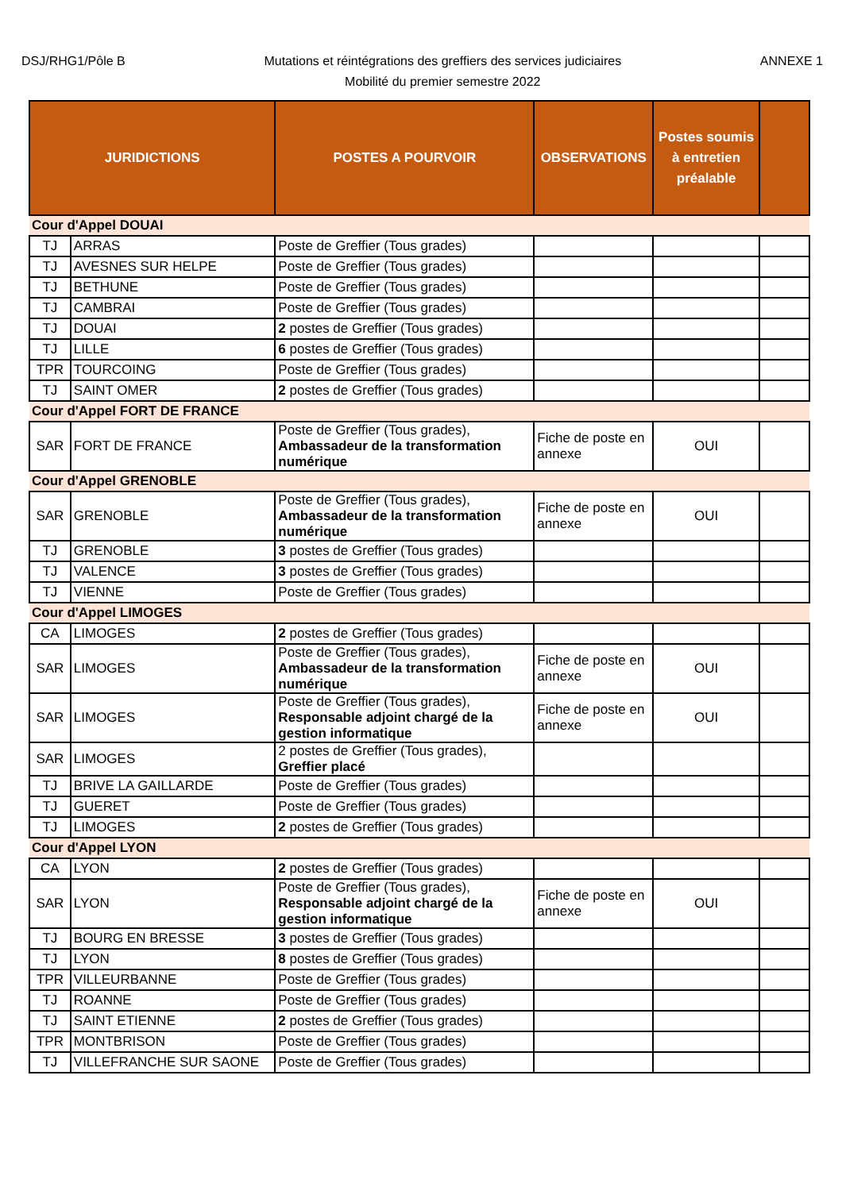DSJ/RHG1/Pôle B
Mutations et réintégrations des greffiers des services judiciaires
Mobilité du premier semestre 2022
ANNEXE 1
| JURIDICTIONS | | POSTES A POURVOIR | OBSERVATIONS | Postes soumis à entretien préalable | |
| --- | --- | --- | --- | --- | --- |
| Cour d'Appel DOUAI | | | | | |
| TJ | ARRAS | Poste de Greffier (Tous grades) | | | |
| TJ | AVESNES SUR HELPE | Poste de Greffier (Tous grades) | | | |
| TJ | BETHUNE | Poste de Greffier (Tous grades) | | | |
| TJ | CAMBRAI | Poste de Greffier (Tous grades) | | | |
| TJ | DOUAI | 2 postes de Greffier (Tous grades) | | | |
| TJ | LILLE | 6 postes de Greffier (Tous grades) | | | |
| TPR | TOURCOING | Poste de Greffier (Tous grades) | | | |
| TJ | SAINT OMER | 2 postes de Greffier (Tous grades) | | | |
| Cour d'Appel FORT DE FRANCE | | | | | |
| SAR | FORT DE FRANCE | Poste de Greffier (Tous grades), Ambassadeur de la transformation numérique | Fiche de poste en annexe | OUI | |
| Cour d'Appel GRENOBLE | | | | | |
| SAR | GRENOBLE | Poste de Greffier (Tous grades), Ambassadeur de la transformation numérique | Fiche de poste en annexe | OUI | |
| TJ | GRENOBLE | 3 postes de Greffier (Tous grades) | | | |
| TJ | VALENCE | 3 postes de Greffier (Tous grades) | | | |
| TJ | VIENNE | Poste de Greffier (Tous grades) | | | |
| Cour d'Appel LIMOGES | | | | | |
| CA | LIMOGES | 2 postes de Greffier (Tous grades) | | | |
| SAR | LIMOGES | Poste de Greffier (Tous grades), Ambassadeur de la transformation numérique | Fiche de poste en annexe | OUI | |
| SAR | LIMOGES | Poste de Greffier (Tous grades), Responsable adjoint chargé de la gestion informatique | Fiche de poste en annexe | OUI | |
| SAR | LIMOGES | 2 postes de Greffier (Tous grades), Greffier placé | | | |
| TJ | BRIVE LA GAILLARDE | Poste de Greffier (Tous grades) | | | |
| TJ | GUERET | Poste de Greffier (Tous grades) | | | |
| TJ | LIMOGES | 2 postes de Greffier (Tous grades) | | | |
| Cour d'Appel LYON | | | | | |
| CA | LYON | 2 postes de Greffier (Tous grades) | | | |
| SAR | LYON | Poste de Greffier (Tous grades), Responsable adjoint chargé de la gestion informatique | Fiche de poste en annexe | OUI | |
| TJ | BOURG EN BRESSE | 3 postes de Greffier (Tous grades) | | | |
| TJ | LYON | 8 postes de Greffier (Tous grades) | | | |
| TPR | VILLEURBANNE | Poste de Greffier (Tous grades) | | | |
| TJ | ROANNE | Poste de Greffier (Tous grades) | | | |
| TJ | SAINT ETIENNE | 2 postes de Greffier (Tous grades) | | | |
| TPR | MONTBRISON | Poste de Greffier (Tous grades) | | | |
| TJ | VILLEFRANCHE SUR SAONE | Poste de Greffier (Tous grades) | | | |